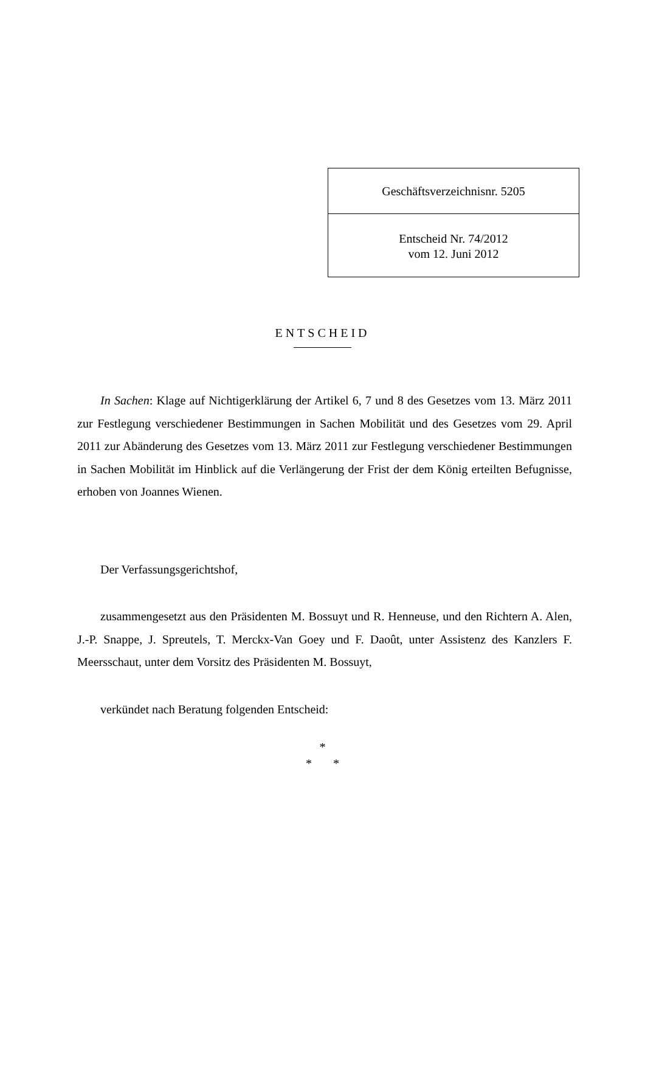Geschäftsverzeichnisnr. 5205
Entscheid Nr. 74/2012
vom 12. Juni 2012
ENTSCHEID
In Sachen: Klage auf Nichtigerklärung der Artikel 6, 7 und 8 des Gesetzes vom 13. März 2011 zur Festlegung verschiedener Bestimmungen in Sachen Mobilität und des Gesetzes vom 29. April 2011 zur Abänderung des Gesetzes vom 13. März 2011 zur Festlegung verschiedener Bestimmungen in Sachen Mobilität im Hinblick auf die Verlängerung der Frist der dem König erteilten Befugnisse, erhoben von Joannes Wienen.
Der Verfassungsgerichtshof,
zusammengesetzt aus den Präsidenten M. Bossuyt und R. Henneuse, und den Richtern A. Alen, J.-P. Snappe, J. Spreutels, T. Merckx-Van Goey und F. Daoût, unter Assistenz des Kanzlers F. Meersschaut, unter dem Vorsitz des Präsidenten M. Bossuyt,
verkündet nach Beratung folgenden Entscheid:
*
* *